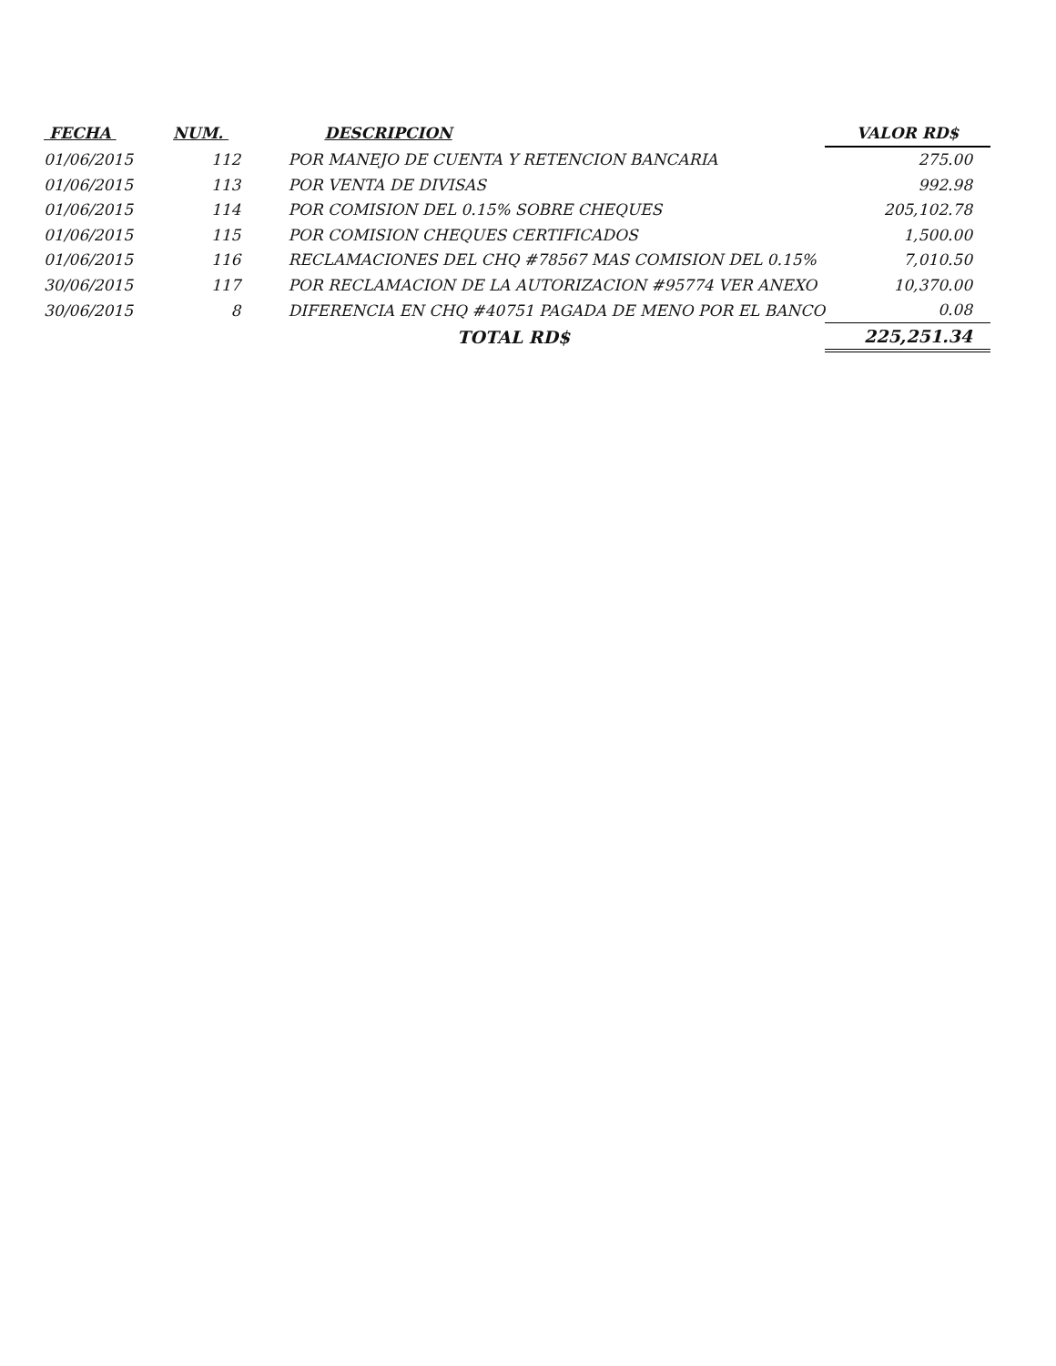| FECHA | NUM. | DESCRIPCION | VALOR RD$ |
| --- | --- | --- | --- |
| 01/06/2015 | 112 | POR MANEJO DE CUENTA Y RETENCION BANCARIA | 275.00 |
| 01/06/2015 | 113 | POR VENTA DE DIVISAS | 992.98 |
| 01/06/2015 | 114 | POR COMISION DEL 0.15% SOBRE CHEQUES | 205,102.78 |
| 01/06/2015 | 115 | POR COMISION CHEQUES CERTIFICADOS | 1,500.00 |
| 01/06/2015 | 116 | RECLAMACIONES DEL CHQ #78567 MAS COMISION DEL 0.15% | 7,010.50 |
| 30/06/2015 | 117 | POR RECLAMACION DE LA AUTORIZACION #95774 VER ANEXO | 10,370.00 |
| 30/06/2015 | 8 | DIFERENCIA EN CHQ #40751 PAGADA DE MENO POR EL BANCO | 0.08 |
| | | TOTAL RD$ | 225,251.34 |